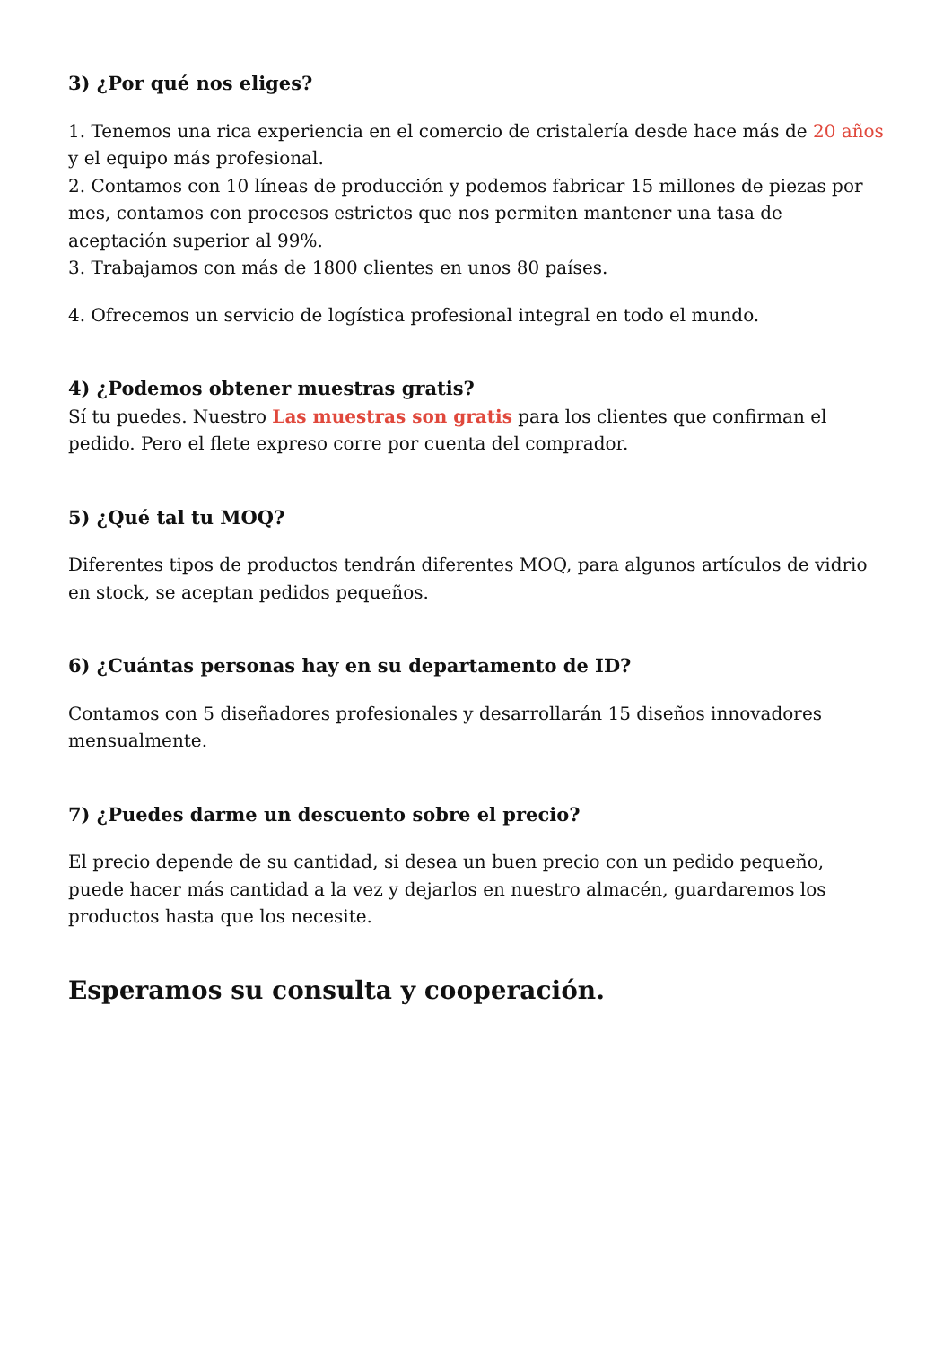3) ¿Por qué nos eliges?
1. Tenemos una rica experiencia en el comercio de cristalería desde hace más de 20 años y el equipo más profesional.
2. Contamos con 10 líneas de producción y podemos fabricar 15 millones de piezas por mes, contamos con procesos estrictos que nos permiten mantener una tasa de aceptación superior al 99%.
3. Trabajamos con más de 1800 clientes en unos 80 países.
4. Ofrecemos un servicio de logística profesional integral en todo el mundo.
4) ¿Podemos obtener muestras gratis?
Sí tu puedes. Nuestro Las muestras son gratis para los clientes que confirman el pedido. Pero el flete expreso corre por cuenta del comprador.
5) ¿Qué tal tu MOQ?
Diferentes tipos de productos tendrán diferentes MOQ, para algunos artículos de vidrio en stock, se aceptan pedidos pequeños.
6) ¿Cuántas personas hay en su departamento de ID?
Contamos con 5 diseñadores profesionales y desarrollarán 15 diseños innovadores mensualmente.
7) ¿Puedes darme un descuento sobre el precio?
El precio depende de su cantidad, si desea un buen precio con un pedido pequeño, puede hacer más cantidad a la vez y dejarlos en nuestro almacén, guardaremos los productos hasta que los necesite.
Esperamos su consulta y cooperación.